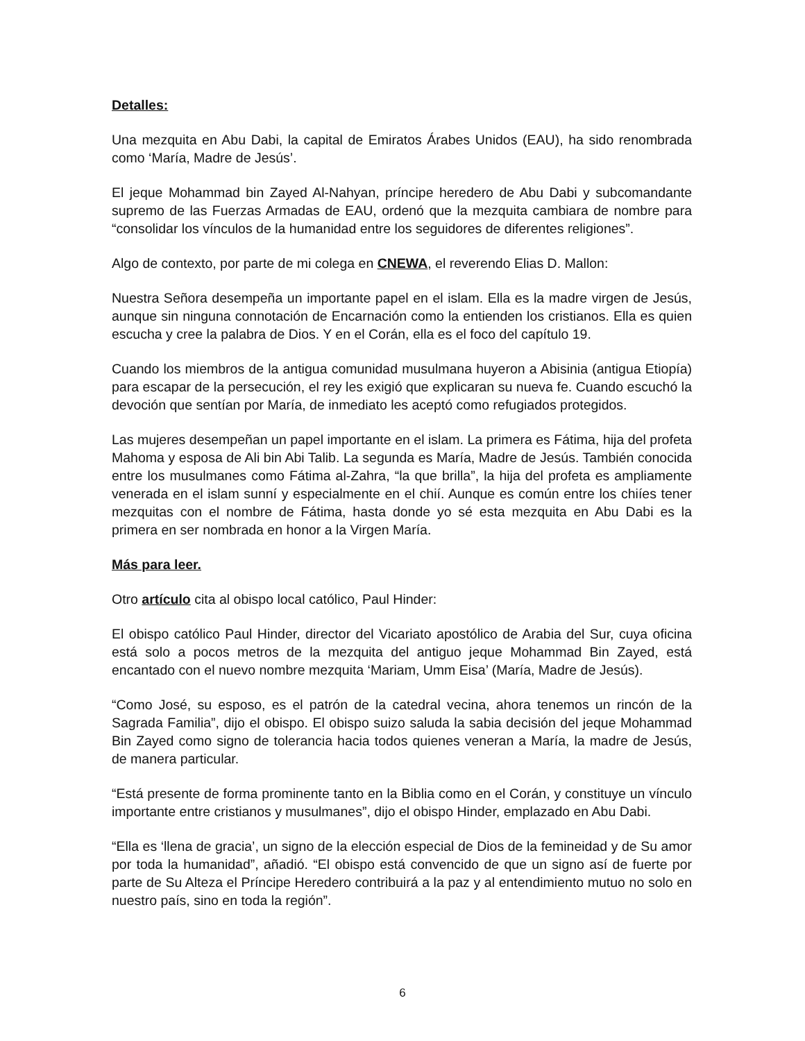Detalles:
Una mezquita en Abu Dabi, la capital de Emiratos Árabes Unidos (EAU), ha sido renombrada como ‘María, Madre de Jesús’.
El jeque Mohammad bin Zayed Al-Nahyan, príncipe heredero de Abu Dabi y subcomandante supremo de las Fuerzas Armadas de EAU, ordenó que la mezquita cambiara de nombre para “consolidar los vínculos de la humanidad entre los seguidores de diferentes religiones”.
Algo de contexto, por parte de mi colega en CNEWA, el reverendo Elias D. Mallon:
Nuestra Señora desempeña un importante papel en el islam. Ella es la madre virgen de Jesús, aunque sin ninguna connotación de Encarnación como la entienden los cristianos. Ella es quien escucha y cree la palabra de Dios. Y en el Corán, ella es el foco del capítulo 19.
Cuando los miembros de la antigua comunidad musulmana huyeron a Abisinia (antigua Etiopía) para escapar de la persecución, el rey les exigió que explicaran su nueva fe. Cuando escuchó la devoción que sentían por María, de inmediato les aceptó como refugiados protegidos.
Las mujeres desempeñan un papel importante en el islam. La primera es Fátima, hija del profeta Mahoma y esposa de Ali bin Abi Talib. La segunda es María, Madre de Jesús. También conocida entre los musulmanes como Fátima al-Zahra, “la que brilla”, la hija del profeta es ampliamente venerada en el islam sunní y especialmente en el chií. Aunque es común entre los chiíes tener mezquitas con el nombre de Fátima, hasta donde yo sé esta mezquita en Abu Dabi es la primera en ser nombrada en honor a la Virgen María.
Más para leer.
Otro artículo cita al obispo local católico, Paul Hinder:
El obispo católico Paul Hinder, director del Vicariato apostólico de Arabia del Sur, cuya oficina está solo a pocos metros de la mezquita del antiguo jeque Mohammad Bin Zayed, está encantado con el nuevo nombre mezquita ‘Mariam, Umm Eisa’ (María, Madre de Jesús).
“Como José, su esposo, es el patrón de la catedral vecina, ahora tenemos un rincón de la Sagrada Familia”, dijo el obispo. El obispo suizo saluda la sabia decisión del jeque Mohammad Bin Zayed como signo de tolerancia hacia todos quienes veneran a María, la madre de Jesús, de manera particular.
“Está presente de forma prominente tanto en la Biblia como en el Corán, y constituye un vínculo importante entre cristianos y musulmanes”, dijo el obispo Hinder, emplazado en Abu Dabi.
“Ella es ‘llena de gracia’, un signo de la elección especial de Dios de la femineidad y de Su amor por toda la humanidad”, añadió. “El obispo está convencido de que un signo así de fuerte por parte de Su Alteza el Príncipe Heredero contribuirá a la paz y al entendimiento mutuo no solo en nuestro país, sino en toda la región”.
6